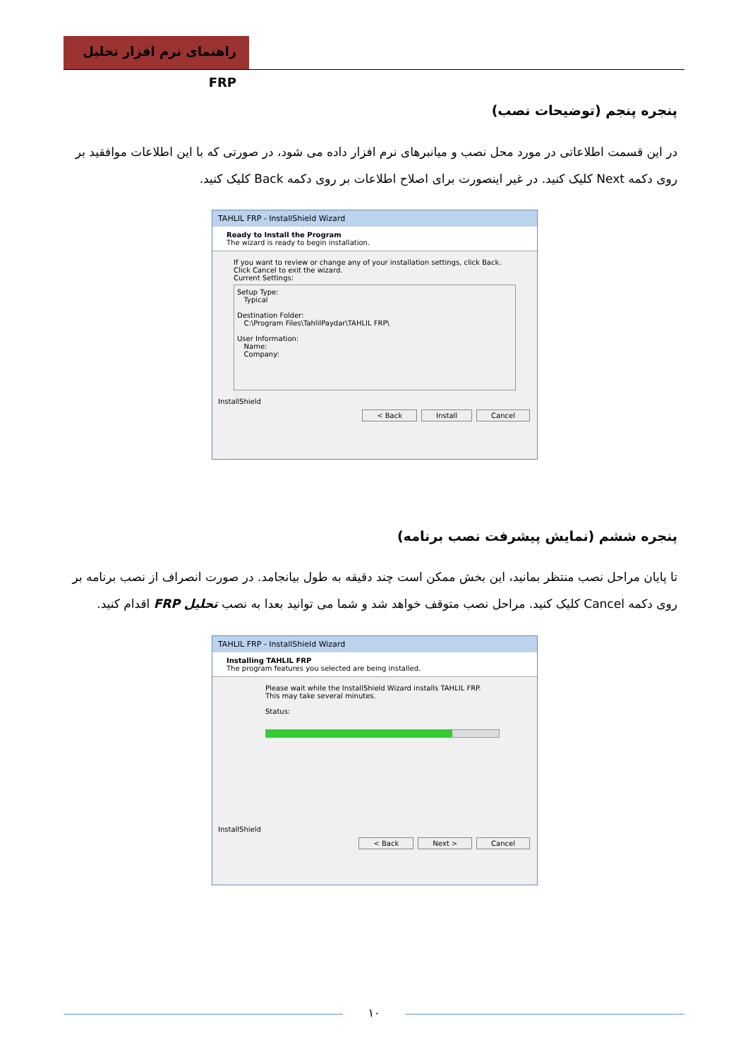راهنمای نرم افزار تحلیل FRP
پنجره پنجم (توضیحات نصب)
در این قسمت اطلاعاتی در مورد محل نصب و میانبرهای نرم افزار داده می شود، در صورتی که با این اطلاعات موافقید بر روی دکمه Next کلیک کنید. در غیر اینصورت برای اصلاح اطلاعات بر روی دکمه Back کلیک کنید.
TAHLIL FRP - InstallShield Wizard
Ready to Install the Program
The wizard is ready to begin installation.
If you want to review or change any of your installation settings, click Back. Click Cancel to exit the wizard.
Current Settings:
Setup Type:
Typical
Destination Folder:
C:\Program Files\TahlilPaydar\TAHLIL FRP\
User Information:
Name:
Company:
InstallShield
< Back Install Cancel
پنجره ششم (نمایش پیشرفت نصب برنامه)
تا پایان مراحل نصب منتظر بمانید، این بخش ممکن است چند دقیقه به طول بیانجامد. در صورت انصراف از نصب برنامه بر روی دکمه Cancel کلیک کنید. مراحل نصب متوقف خواهد شد و شما می توانید بعدا به نصب تحلیل FRP اقدام کنید.
TAHLIL FRP - InstallShield Wizard
Installing TAHLIL FRP
The program features you selected are being installed.
Please wait while the InstallShield Wizard installs TAHLIL FRP. This may take several minutes.
Status:
InstallShield
< Back Next > Cancel
۱۰